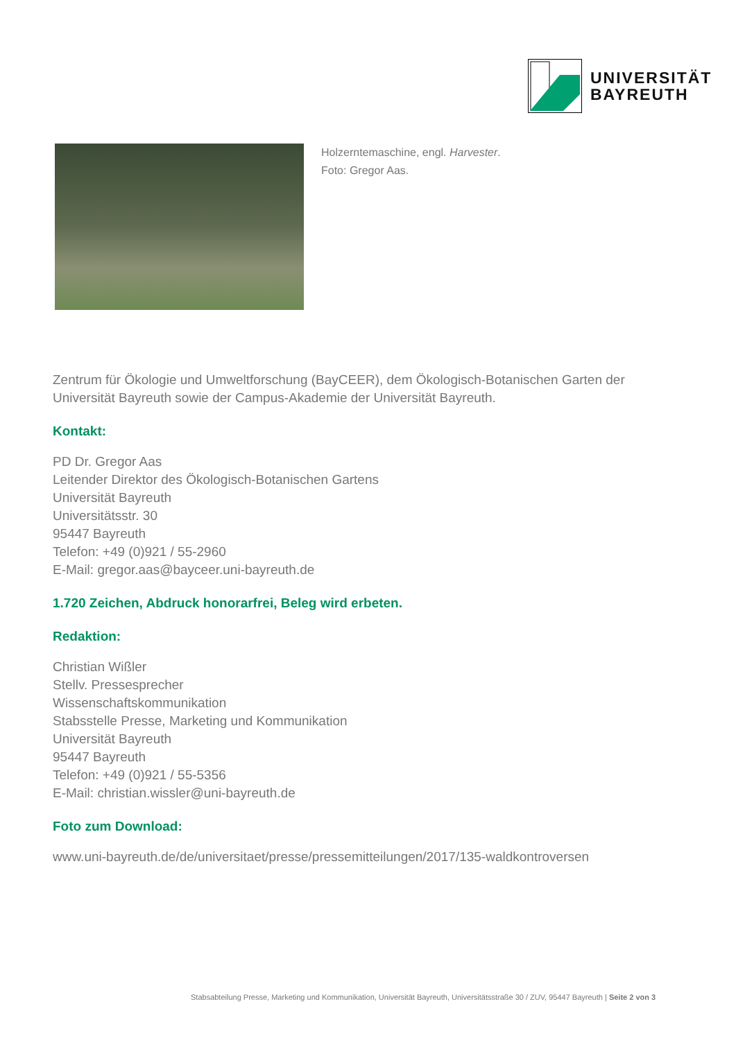UNIVERSITÄT
BAYREUTH
Holzerntemaschine, engl. Harvester.
Foto: Gregor Aas.
Zentrum für Ökologie und Umweltforschung (BayCEER), dem Ökologisch-Botanischen Garten der Universität Bayreuth sowie der Campus-Akademie der Universität Bayreuth.
Kontakt:
PD Dr. Gregor Aas
Leitender Direktor des Ökologisch-Botanischen Gartens
Universität Bayreuth
Universitätsstr. 30
95447 Bayreuth
Telefon: +49 (0)921 / 55-2960
E-Mail: gregor.aas@bayceer.uni-bayreuth.de
1.720 Zeichen, Abdruck honorarfrei, Beleg wird erbeten.
Redaktion:
Christian Wißler
Stellv. Pressesprecher
Wissenschaftskommunikation
Stabsstelle Presse, Marketing und Kommunikation
Universität Bayreuth
95447 Bayreuth
Telefon: +49 (0)921 / 55-5356
E-Mail: christian.wissler@uni-bayreuth.de
Foto zum Download:
www.uni-bayreuth.de/de/universitaet/presse/pressemitteilungen/2017/135-waldkontroversen
Stabsabteilung Presse, Marketing und Kommunikation, Universität Bayreuth, Universitätsstraße 30 / ZUV, 95447 Bayreuth | Seite 2 von 3